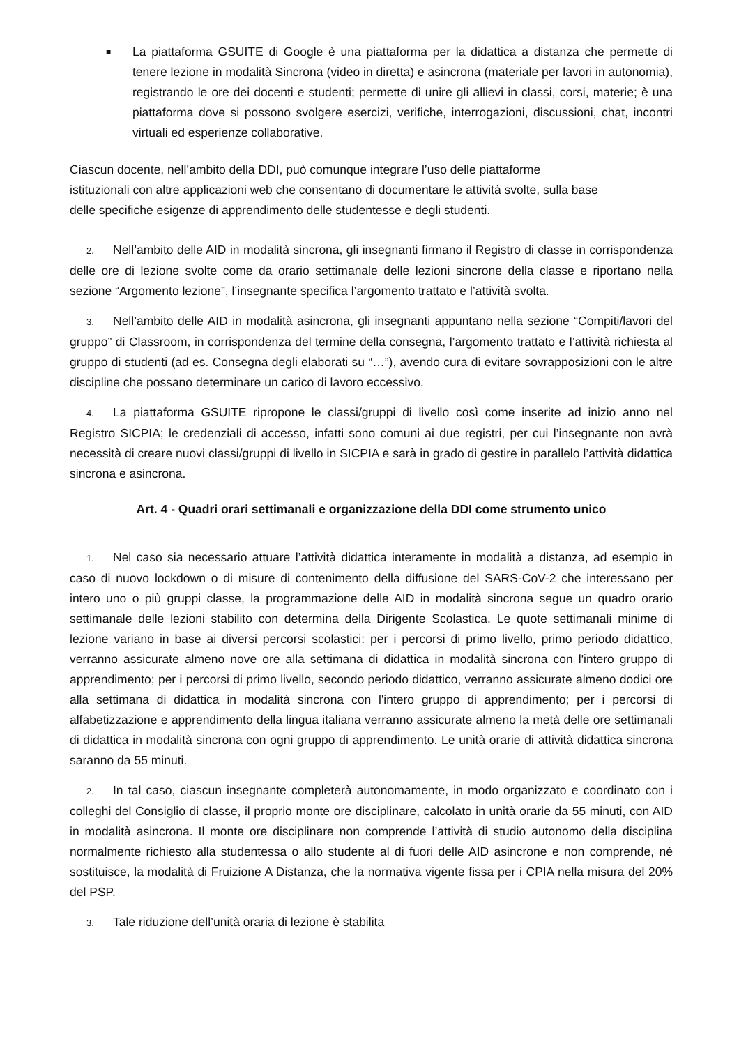■
La piattaforma GSUITE di Google è una piattaforma per la didattica a distanza che permette di tenere lezione in modalità Sincrona (video in diretta) e asincrona (materiale per lavori in autonomia), registrando le ore dei docenti e studenti; permette di unire gli allievi in classi, corsi, materie; è una piattaforma dove si possono svolgere esercizi, verifiche, interrogazioni, discussioni, chat, incontri virtuali ed esperienze collaborative.
Ciascun docente, nell’ambito della DDI, può comunque integrare l’uso delle piattaforme
istituzionali con altre applicazioni web che consentano di documentare le attività svolte, sulla base
delle specifiche esigenze di apprendimento delle studentesse e degli studenti.
2. Nell’ambito delle AID in modalità sincrona, gli insegnanti firmano il Registro di classe in corrispondenza delle ore di lezione svolte come da orario settimanale delle lezioni sincrone della classe e riportano nella sezione “Argomento lezione”, l’insegnante specifica l’argomento trattato e l’attività svolta.
3. Nell’ambito delle AID in modalità asincrona, gli insegnanti appuntano nella sezione “Compiti/lavori del gruppo” di Classroom, in corrispondenza del termine della consegna, l’argomento trattato e l’attività richiesta al gruppo di studenti (ad es. Consegna degli elaborati su “…”), avendo cura di evitare sovrapposizioni con le altre discipline che possano determinare un carico di lavoro eccessivo.
4. La piattaforma GSUITE ripropone le classi/gruppi di livello così come inserite ad inizio anno nel Registro SICPIA; le credenziali di accesso, infatti sono comuni ai due registri, per cui l’insegnante non avrà necessità di creare nuovi classi/gruppi di livello in SICPIA e sarà in grado di gestire in parallelo l’attività didattica sincrona e asincrona.
Art. 4 - Quadri orari settimanali e organizzazione della DDI come strumento unico
1. Nel caso sia necessario attuare l’attività didattica interamente in modalità a distanza, ad esempio in caso di nuovo lockdown o di misure di contenimento della diffusione del SARS-CoV-2 che interessano per intero uno o più gruppi classe, la programmazione delle AID in modalità sincrona segue un quadro orario settimanale delle lezioni stabilito con determina della Dirigente Scolastica. Le quote settimanali minime di lezione variano in base ai diversi percorsi scolastici: per i percorsi di primo livello, primo periodo didattico, verranno assicurate almeno nove ore alla settimana di didattica in modalità sincrona con l'intero gruppo di apprendimento; per i percorsi di primo livello, secondo periodo didattico, verranno assicurate almeno dodici ore alla settimana di didattica in modalità sincrona con l'intero gruppo di apprendimento; per i percorsi di alfabetizzazione e apprendimento della lingua italiana verranno assicurate almeno la metà delle ore settimanali di didattica in modalità sincrona con ogni gruppo di apprendimento. Le unità orarie di attività didattica sincrona saranno da 55 minuti.
2. In tal caso, ciascun insegnante completerà autonomamente, in modo organizzato e coordinato con i colleghi del Consiglio di classe, il proprio monte ore disciplinare, calcolato in unità orarie da 55 minuti, con AID in modalità asincrona. Il monte ore disciplinare non comprende l’attività di studio autonomo della disciplina normalmente richiesto alla studentessa o allo studente al di fuori delle AID asincrone e non comprende, né sostituisce, la modalità di Fruizione A Distanza, che la normativa vigente fissa per i CPIA nella misura del 20% del PSP.
3. Tale riduzione dell’unità oraria di lezione è stabilita